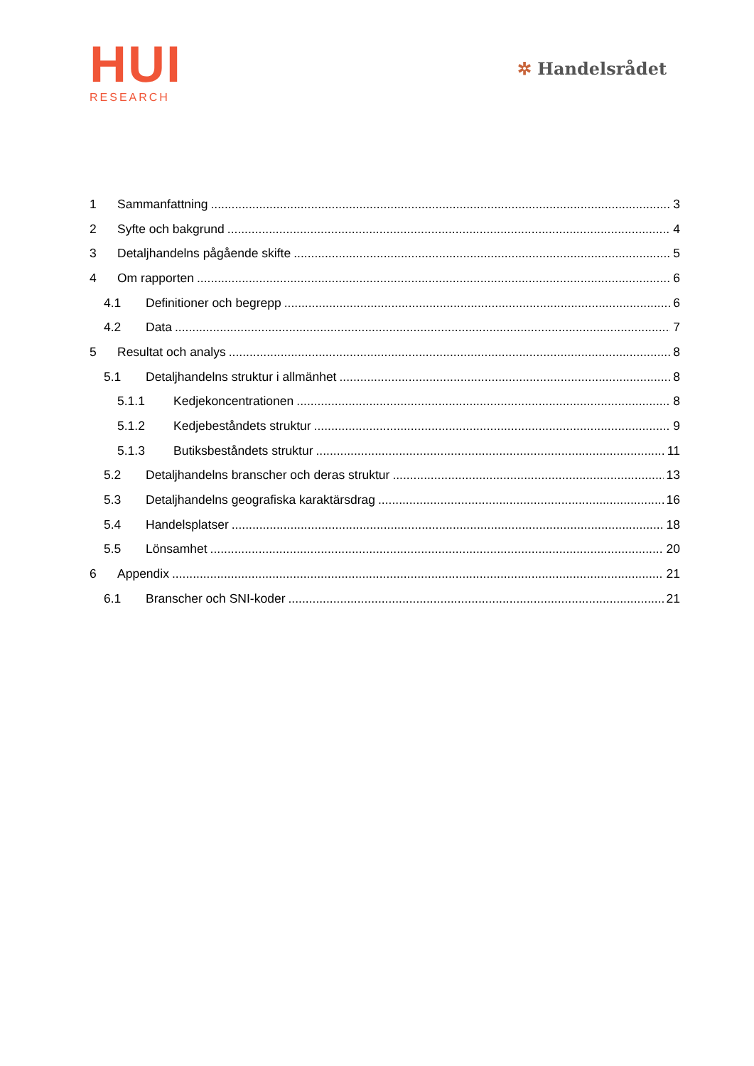HUI
RESEARCH
✲ Handelsrådet
1 Sammanfattning 3
2 Syfte och bakgrund 4
3 Detaljhandelns pågående skifte 5
4 Om rapporten 6
4.1 Definitioner och begrepp 6
4.2 Data 7
5 Resultat och analys 8
5.1 Detaljhandelns struktur i allmänhet 8
5.1.1 Kedjekoncentrationen 8
5.1.2 Kedjebeståndets struktur 9
5.1.3 Butiksbeståndets struktur 11
5.2 Detaljhandelns branscher och deras struktur 13
5.3 Detaljhandelns geografiska karaktärsdrag 16
5.4 Handelsplatser 18
5.5 Lönsamhet 20
6 Appendix 21
6.1 Branscher och SNI-koder 21